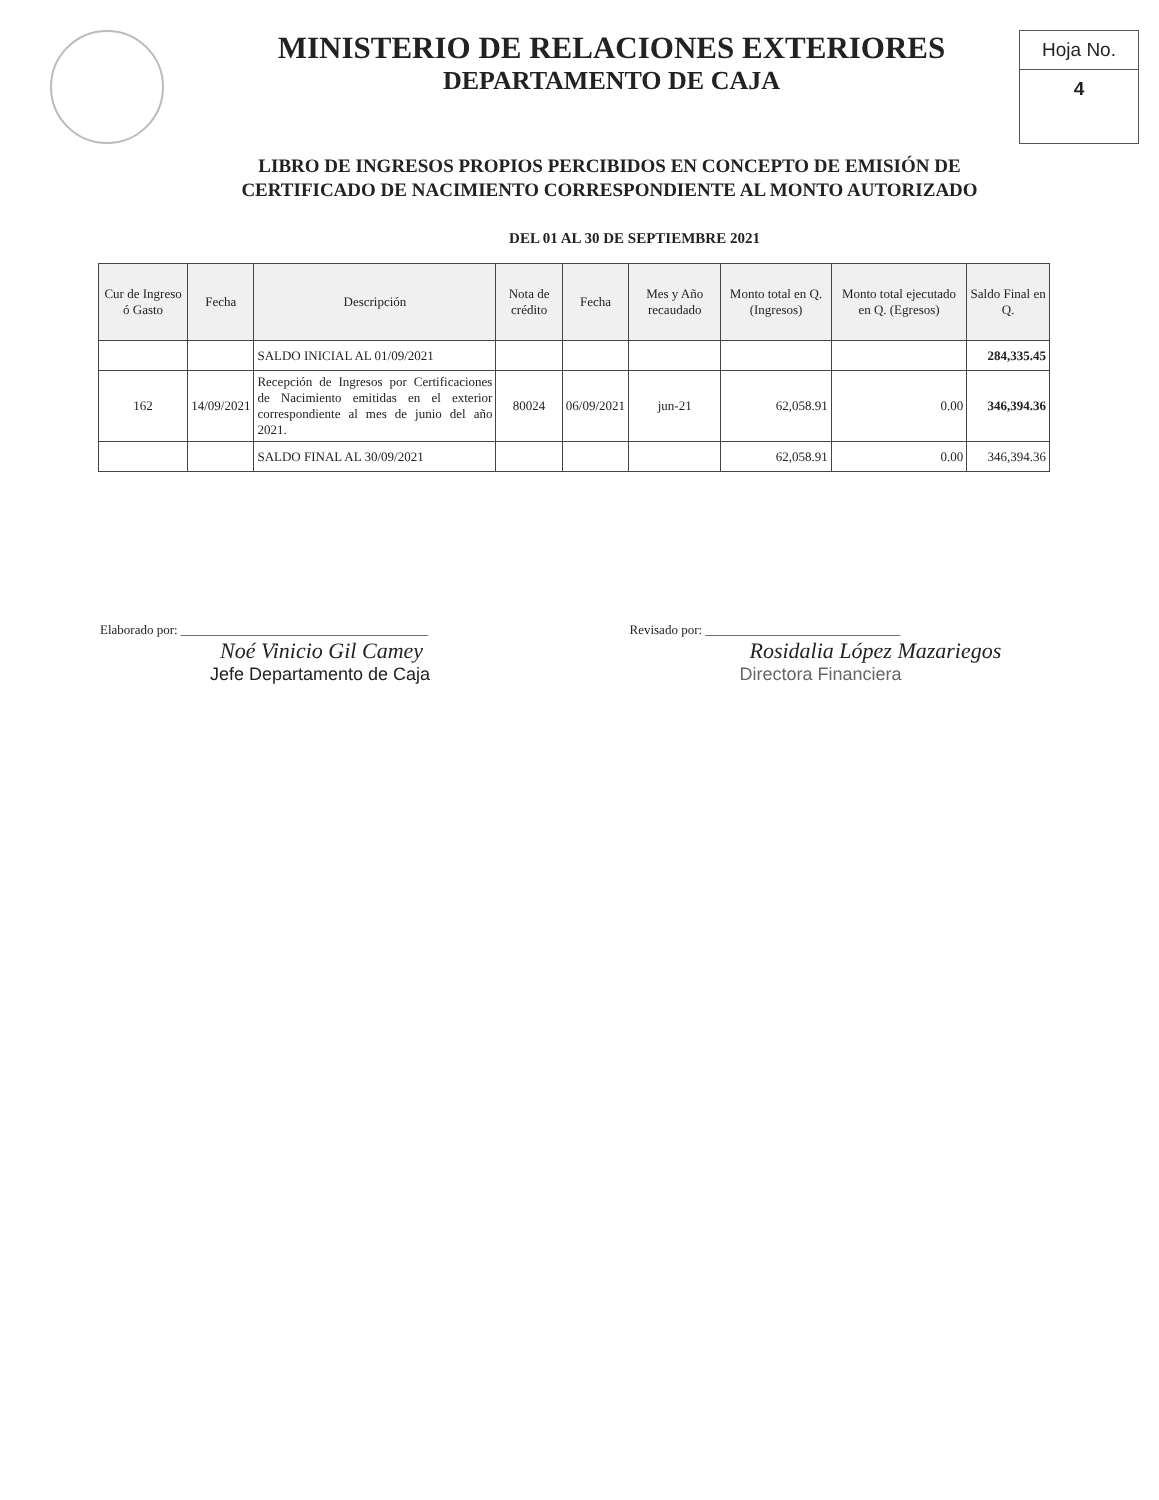MINISTERIO DE RELACIONES EXTERIORES
DEPARTAMENTO DE CAJA
Hoja No.
4
LIBRO DE INGRESOS PROPIOS PERCIBIDOS EN CONCEPTO DE EMISIÓN DE
CERTIFICADO DE NACIMIENTO CORRESPONDIENTE AL MONTO AUTORIZADO
DEL 01 AL 30 DE SEPTIEMBRE 2021
| Cur de Ingreso ó Gasto | Fecha | Descripción | Nota de crédito | Fecha | Mes y Año recaudado | Monto total en Q. (Ingresos) | Monto total ejecutado en Q. (Egresos) | Saldo Final en Q. |
| --- | --- | --- | --- | --- | --- | --- | --- | --- |
| | | SALDO INICIAL AL 01/09/2021 | | | | | | 284,335.45 |
| 162 | 14/09/2021 | Recepción de Ingresos por Certificaciones de Nacimiento emitidas en el exterior correspondiente al mes de junio del año 2021. | 80024 | 06/09/2021 | jun-21 | 62,058.91 | 0.00 | 346,394.36 |
| | | SALDO FINAL AL 30/09/2021 | | | | 62,058.91 | 0.00 | 346,394.36 |
Elaborado por: ______________________________________
Noé Vinicio Gil Camey
Jefe Departamento de Caja
Revisado por: ______________________________
Rosidalia López Mazariegos
Directora Financiera